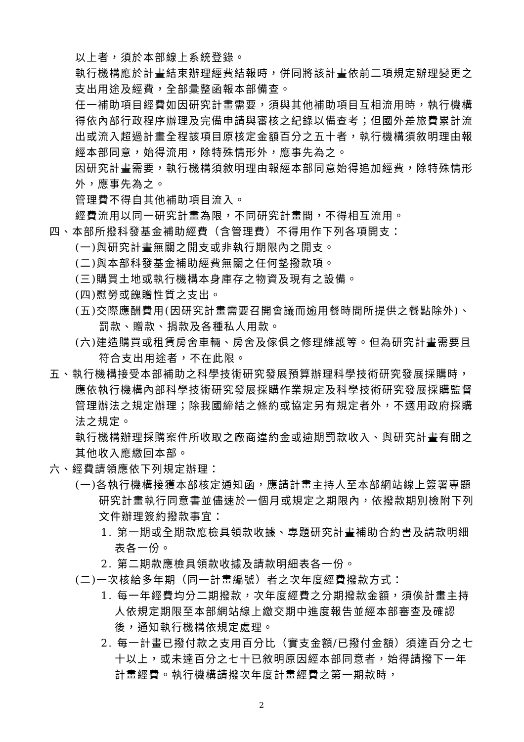以上者，須於本部線上系統登錄。
執行機構應於計畫結束辦理經費結報時，併同將該計畫依前二項規定辦理變更之支出用途及經費，全部彙整函報本部備查。
任一補助項目經費如因研究計畫需要，須與其他補助項目互相流用時，執行機構得依內部行政程序辦理及完備申請與審核之紀錄以備查考；但國外差旅費累計流出或流入超過計畫全程該項目原核定金額百分之五十者，執行機構須敘明理由報經本部同意，始得流用，除特殊情形外，應事先為之。
因研究計畫需要，執行機構須敘明理由報經本部同意始得追加經費，除特殊情形外，應事先為之。
管理費不得自其他補助項目流入。
經費流用以同一研究計畫為限，不同研究計畫間，不得相互流用。
四、本部所撥科發基金補助經費（含管理費）不得用作下列各項開支：
(一)與研究計畫無關之開支或非執行期限內之開支。
(二)與本部科發基金補助經費無關之任何墊撥款項。
(三)購買土地或執行機構本身庫存之物資及現有之設備。
(四)慰勞或餽贈性質之支出。
(五)交際應酬費用(因研究計畫需要召開會議而逾用餐時間所提供之餐點除外)、罰款、贈款、捐款及各種私人用款。
(六)建造購買或租賃房舍車輛、房舍及傢俱之修理維護等。但為研究計畫需要且符合支出用途者，不在此限。
五、執行機構接受本部補助之科學技術研究發展預算辦理科學技術研究發展採購時，應依執行機構內部科學技術研究發展採購作業規定及科學技術研究發展採購監督管理辦法之規定辦理；除我國締結之條約或協定另有規定者外，不適用政府採購法之規定。
執行機構辦理採購案件所收取之廠商違約金或逾期罰款收入、與研究計畫有關之其他收入應繳回本部。
六、經費請領應依下列規定辦理：
(一)各執行機構接獲本部核定通知函，應請計畫主持人至本部網站線上簽署專題研究計畫執行同意書並儘速於一個月或規定之期限內，依撥款期別檢附下列文件辦理簽約撥款事宜：
1. 第一期或全期款應檢具領款收據、專題研究計畫補助合約書及請款明細表各一份。
2. 第二期款應檢具領款收據及請款明細表各一份。
(二)一次核給多年期（同一計畫編號）者之次年度經費撥款方式：
1. 每一年經費均分二期撥款，次年度經費之分期撥款金額，須俟計畫主持人依規定期限至本部網站線上繳交期中進度報告並經本部審查及確認後，通知執行機構依規定處理。
2. 每一計畫已撥付款之支用百分比（實支金額/已撥付金額）須達百分之七十以上，或未達百分之七十已敘明原因經本部同意者，始得請撥下一年計畫經費。執行機構請撥次年度計畫經費之第一期款時，
2